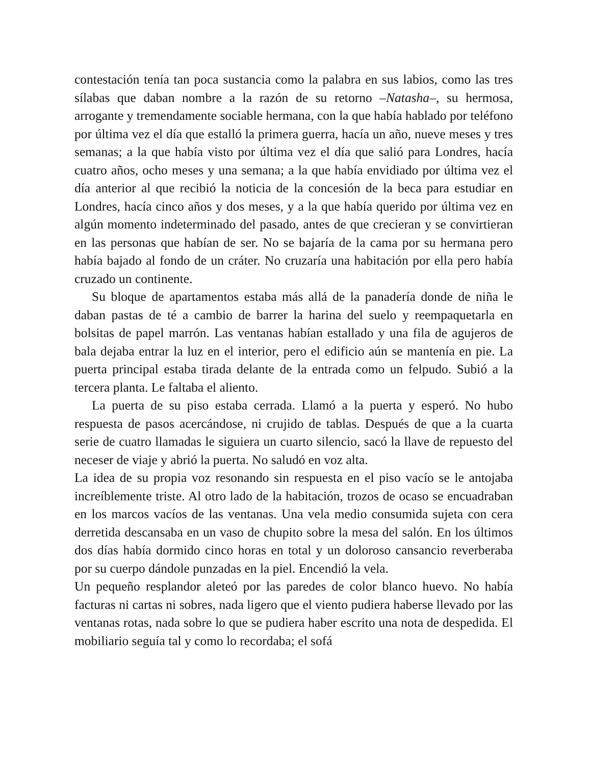contestación tenía tan poca sustancia como la palabra en sus labios, como las tres sílabas que daban nombre a la razón de su retorno –Natasha–, su hermosa, arrogante y tremendamente sociable hermana, con la que había hablado por teléfono por última vez el día que estalló la primera guerra, hacía un año, nueve meses y tres semanas; a la que había visto por última vez el día que salió para Londres, hacía cuatro años, ocho meses y una semana; a la que había envidiado por última vez el día anterior al que recibió la noticia de la concesión de la beca para estudiar en Londres, hacía cinco años y dos meses, y a la que había querido por última vez en algún momento indeterminado del pasado, antes de que crecieran y se convirtieran en las personas que habían de ser. No se bajaría de la cama por su hermana pero había bajado al fondo de un cráter. No cruzaría una habitación por ella pero había cruzado un continente.
Su bloque de apartamentos estaba más allá de la panadería donde de niña le daban pastas de té a cambio de barrer la harina del suelo y reempaquetarla en bolsitas de papel marrón. Las ventanas habían estallado y una fila de agujeros de bala dejaba entrar la luz en el interior, pero el edificio aún se mantenía en pie. La puerta principal estaba tirada delante de la entrada como un felpudo. Subió a la tercera planta. Le faltaba el aliento.
La puerta de su piso estaba cerrada. Llamó a la puerta y esperó. No hubo respuesta de pasos acercándose, ni crujido de tablas. Después de que a la cuarta serie de cuatro llamadas le siguiera un cuarto silencio, sacó la llave de repuesto del neceser de viaje y abrió la puerta. No saludó en voz alta.
La idea de su propia voz resonando sin respuesta en el piso vacío se le antojaba increíblemente triste. Al otro lado de la habitación, trozos de ocaso se encuadraban en los marcos vacíos de las ventanas. Una vela medio consumida sujeta con cera derretida descansaba en un vaso de chupito sobre la mesa del salón. En los últimos dos días había dormido cinco horas en total y un doloroso cansancio reverberaba por su cuerpo dándole punzadas en la piel. Encendió la vela.
Un pequeño resplandor aleteó por las paredes de color blanco huevo. No había facturas ni cartas ni sobres, nada ligero que el viento pudiera haberse llevado por las ventanas rotas, nada sobre lo que se pudiera haber escrito una nota de despedida. El mobiliario seguía tal y como lo recordaba; el sofá